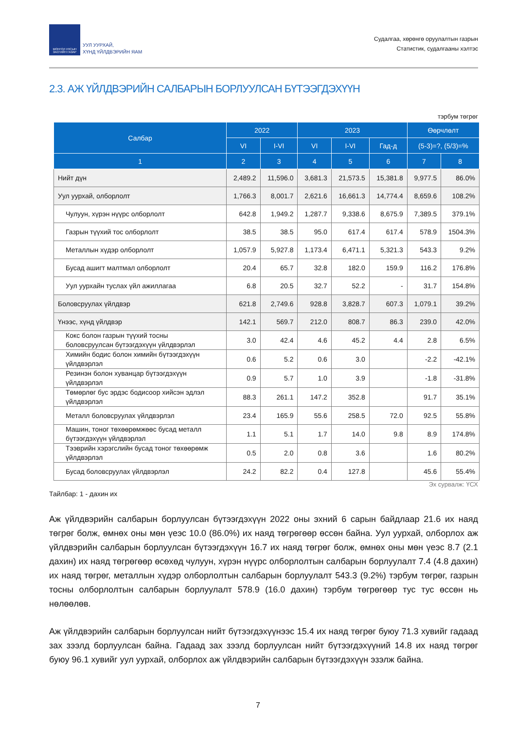МОНГОЛ УЛСЫН
ЗАСГИЙН ГАЗАР
УУЛ УУРХАЙ,
ХҮНД ҮЙЛДВЭРИЙН ЯАМ
Судалгаа, хөрөнгө оруулалтын газрын
Статистик, судалгааны хэлтэс
2.3. АЖ ҮЙЛДВЭРИЙН САЛБАРЫН БОРЛУУЛСАН БҮТЭЭГДЭХҮҮН
тэрбум төгрөг
| Салбар | 2022 | | 2023 | | | Өөрчлөлт | |
| --- | --- | --- | --- | --- | --- | --- | --- |
| | VI | I-VI | VI | I-VI | Гад-д | (5-3)=?, (5/3)=% | |
| 1 | 2 | 3 | 4 | 5 | 6 | 7 | 8 |
| Нийт дүн | 2,489.2 | 11,596.0 | 3,681.3 | 21,573.5 | 15,381.8 | 9,977.5 | 86.0% |
| Уул уурхай, олборлолт | 1,766.3 | 8,001.7 | 2,621.6 | 16,661.3 | 14,774.4 | 8,659.6 | 108.2% |
| Чулуун, хүрэн нүүрс олборлолт | 642.8 | 1,949.2 | 1,287.7 | 9,338.6 | 8,675.9 | 7,389.5 | 379.1% |
| Газрын түүхий тос олборлолт | 38.5 | 38.5 | 95.0 | 617.4 | 617.4 | 578.9 | 1504.3% |
| Металлын хүдэр олборлолт | 1,057.9 | 5,927.8 | 1,173.4 | 6,471.1 | 5,321.3 | 543.3 | 9.2% |
| Бусад ашигт малтмал олборлолт | 20.4 | 65.7 | 32.8 | 182.0 | 159.9 | 116.2 | 176.8% |
| Уул уурхайн туслах үйл ажиллагаа | 6.8 | 20.5 | 32.7 | 52.2 | - | 31.7 | 154.8% |
| Боловсруулах үйлдвэр | 621.8 | 2,749.6 | 928.8 | 3,828.7 | 607.3 | 1,079.1 | 39.2% |
| Үнээс, хүнд үйлдвэр | 142.1 | 569.7 | 212.0 | 808.7 | 86.3 | 239.0 | 42.0% |
| Кокс болон газрын түүхий тосны боловсруулсан бүтээгдэхүүн үйлдвэрлэл | 3.0 | 42.4 | 4.6 | 45.2 | 4.4 | 2.8 | 6.5% |
| Химийн бодис болон химийн бүтээгдэхүүн үйлдвэрлэл | 0.6 | 5.2 | 0.6 | 3.0 | | -2.2 | -42.1% |
| Резинэн болон хуванцар бүтээгдэхүүн үйлдвэрлэл | 0.9 | 5.7 | 1.0 | 3.9 | | -1.8 | -31.8% |
| Төмөрлөг бус эрдэс бодисоор хийсэн эдлэл үйлдвэрлэл | 88.3 | 261.1 | 147.2 | 352.8 | | 91.7 | 35.1% |
| Металл боловсруулах үйлдвэрлэл | 23.4 | 165.9 | 55.6 | 258.5 | 72.0 | 92.5 | 55.8% |
| Машин, тоног төхөөрөмжөөс бусад металл бүтээгдэхүүн үйлдвэрлэл | 1.1 | 5.1 | 1.7 | 14.0 | 9.8 | 8.9 | 174.8% |
| Тээврийн хэрэгслийн бусад тоног төхөөрөмж үйлдвэрлэл | 0.5 | 2.0 | 0.8 | 3.6 | | 1.6 | 80.2% |
| Бусад боловсруулах үйлдвэрлэл | 24.2 | 82.2 | 0.4 | 127.8 | | 45.6 | 55.4% |
Эх сурвалж: ҮСХ
Тайлбар: 1 - дахин их
Аж үйлдвэрийн салбарын борлуулсан бүтээгдэхүүн 2022 оны эхний 6 сарын байдлаар 21.6 их наяд төгрөг болж, өмнөх оны мөн үеэс 10.0 (86.0%) их наяд төгрөгөөр өссөн байна. Уул уурхай, олборлох аж үйлдвэрийн салбарын борлуулсан бүтээгдэхүүн 16.7 их наяд төгрөг болж, өмнөх оны мөн үеэс 8.7 (2.1 дахин) их наяд төгрөгөөр өсөхөд чулуун, хүрэн нүүрс олборлолтын салбарын борлуулалт 7.4 (4.8 дахин) их наяд төгрөг, металлын хүдэр олборлолтын салбарын борлуулалт 543.3 (9.2%) тэрбум төгрөг, газрын тосны олборлолтын салбарын борлуулалт 578.9 (16.0 дахин) тэрбум төгрөгөөр тус тус өссөн нь нөлөөлөв.
Аж үйлдвэрийн салбарын борлуулсан нийт бүтээгдэхүүнээс 15.4 их наяд төгрөг буюу 71.3 хувийг гадаад зах зээлд борлуулсан байна. Гадаад зах зээлд борлуулсан нийт бүтээгдэхүүний 14.8 их наяд төгрөг буюу 96.1 хувийг уул уурхай, олборлох аж үйлдвэрийн салбарын бүтээгдэхүүн эзэлж байна.
7